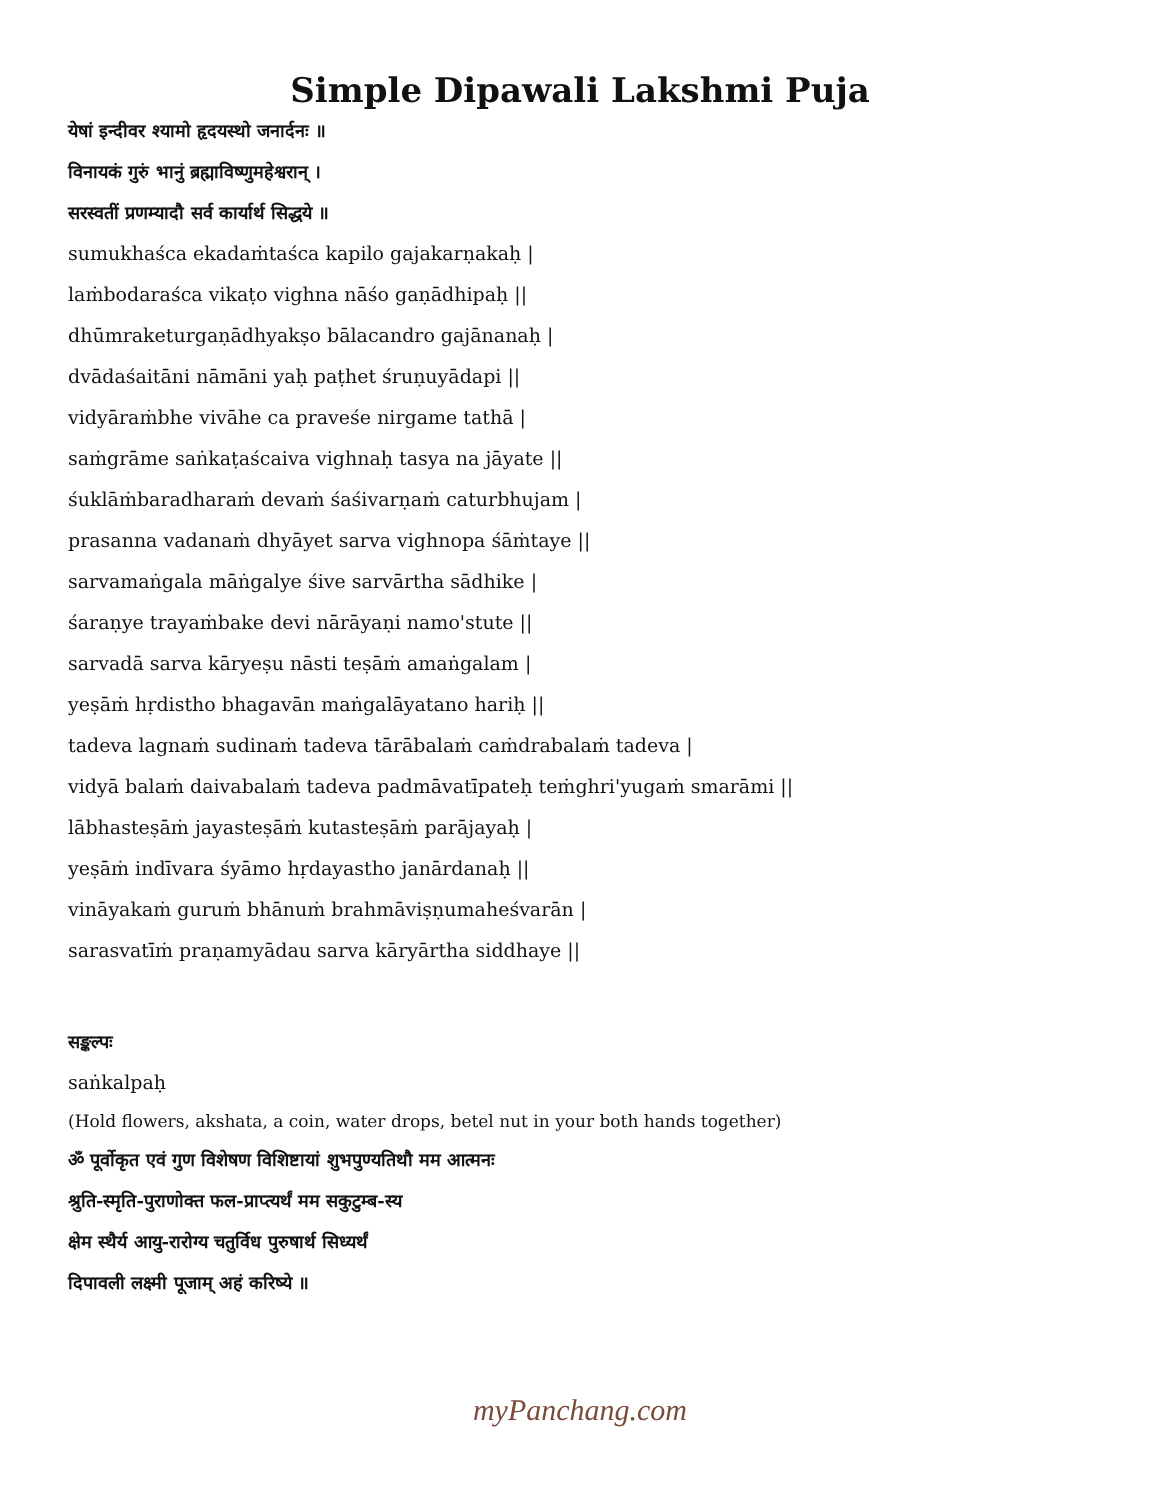Simple Dipawali Lakshmi Puja
येषां इन्दीवर श्यामो हृदयस्थो जनार्दनः ॥
विनायकं गुरुं भानुं ब्रह्माविष्णुमहेश्वरान् ।
सरस्वतीं प्रणम्यादौ सर्व कार्यार्थ सिद्धये ॥
sumukhaśca ekadaṁtaśca kapilo gajakarṇakaḥ |
laṁbodaraśca vikaṭo vighna nāśo gaṇādhipaḥ ||
dhūmraketurgaṇādhyakṣo bālacandro gajānanaḥ |
dvādaśaitāni nāmāni yaḥ paṭhet śruṇuyādapi ||
vidyāraṁbhe vivāhe ca praveśe nirgame tathā |
saṁgrāme saṅkaṭaścaiva vighnaḥ tasya na jāyate ||
śuklāṁbaradharaṁ devaṁ śaśivarṇaṁ caturbhujam |
prasanna vadanaṁ dhyāyet sarva vighnopa śāṁtaye ||
sarvamaṅgala māṅgalye śive sarvārtha sādhike |
śaraṇye trayaṁbake devi nārāyaṇi namo'stute ||
sarvadā sarva kāryeṣu nāsti teṣāṁ amaṅgalam |
yeṣāṁ hṛdistho bhagavān maṅgalāyatano hariḥ ||
tadeva lagnaṁ sudinaṁ tadeva tārābalaṁ caṁdrabalaṁ tadeva |
vidyā balaṁ daivabalaṁ tadeva padmāvatīpateḥ teṁghri'yugaṁ smarāmi ||
lābhasteṣāṁ jayasteṣāṁ kutasteṣāṁ parājayaḥ |
yeṣāṁ indīvara śyāmo hṛdayastho janārdanaḥ ||
vināyakaṁ guruṁ bhānuṁ brahmāviṣṇumaheśvarān |
sarasvatīṁ praṇamyādau sarva kāryārtha siddhaye ||
सङ्कल्पः
saṅkalpaḥ
(Hold flowers, akshata, a coin, water drops, betel nut in your both hands together)
ॐ पूर्वोकृत एवं गुण विशेषण विशिष्टायां शुभपुण्यतिथौ मम आत्मनः
श्रुति-स्मृति-पुराणोक्त फल-प्राप्त्यर्थं मम सकुटुम्ब-स्य
क्षेम स्थैर्य आयु-रारोग्य चतुर्विध पुरुषार्थ सिध्यर्थं
दिपावली लक्ष्मी पूजाम् अहं करिष्ये ॥
myPanchang.com